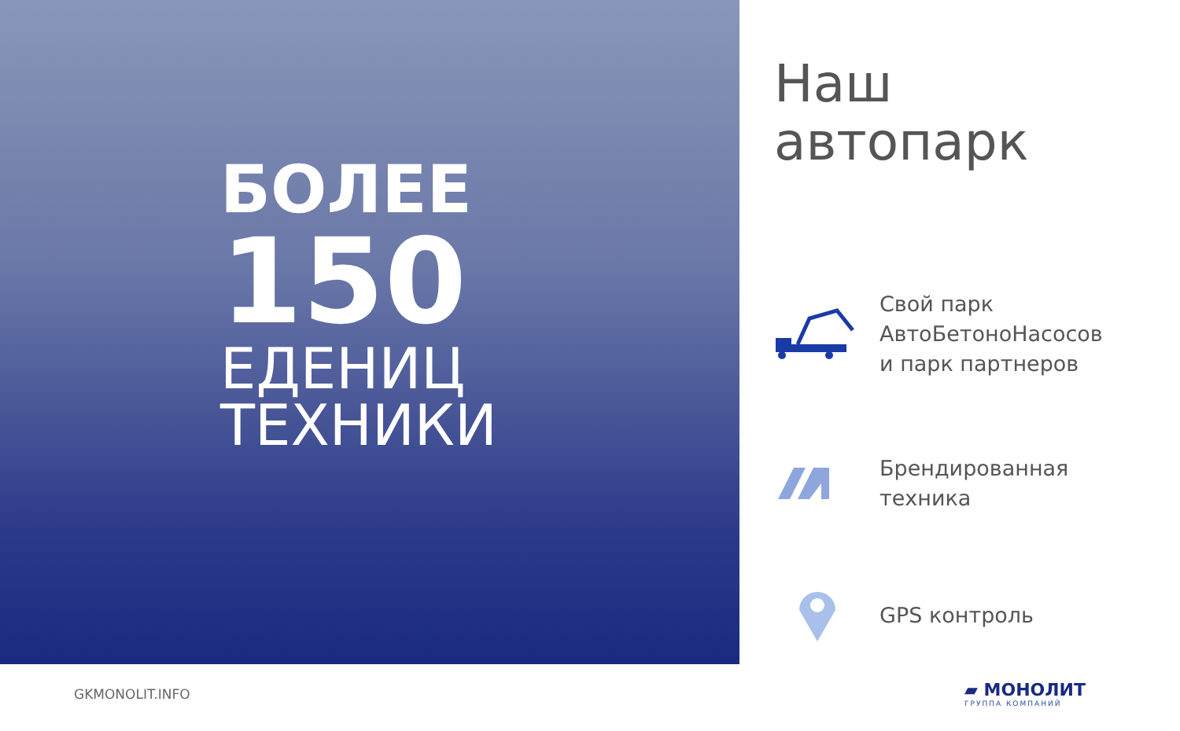БОЛЕЕ
150
ЕДЕНИЦ
ТЕХНИКИ
Наш
автопарк
Свой парк
АвтоБетоноНасосов
и парк партнеров
Брендированная
техника
GPS контроль
GKMONOLIT.INFO ▰ МОНОЛИТ
ГРУППА КОМПАНИЙ